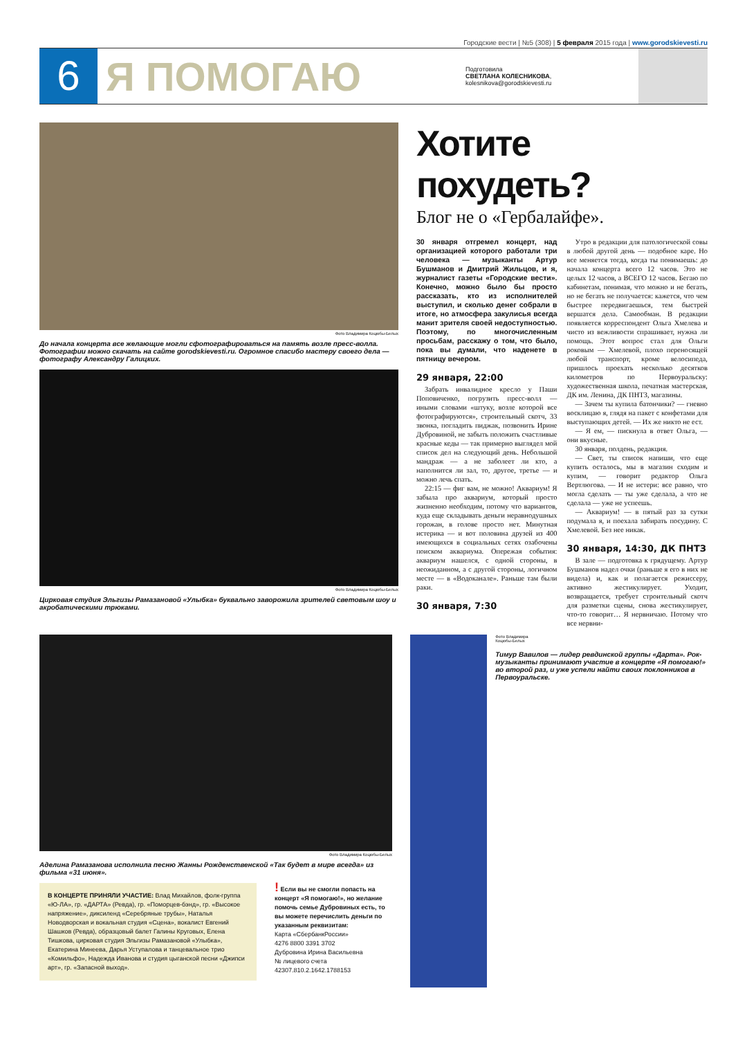Городские вести | №5 (308) | 5 февраля 2015 года | www.gorodskievesti.ru
6
Я ПОМОГАЮ
Подготовила
СВЕТЛАНА КОЛЕСНИКОВА,
kolesnikova@gorodskievesti.ru
Фото Владимира Коцюбы-Белых
До начала концерта все желающие могли сфотографироваться на память возле пресс-волла. Фотографии можно скачать на сайте gorodskievesti.ru. Огромное спасибо мастеру своего дела — фотографу Александру Галицких.
Фото Владимира Коцюбы-Белых
Цирковая студия Эльгизы Рамазановой «Улыбка» буквально заворожила зрителей световым шоу и акробатическими трюками.
Хотите похудеть?
Блог не о «Гербалайфе».
30 января отгремел концерт, над организацией которого работали три человека — музыканты Артур Бушманов и Дмитрий Жильцов, и я, журналист газеты «Городские вести». Конечно, можно было бы просто рассказать, кто из исполнителей выступил, и сколько денег собрали в итоге, но атмосфера закулисья всегда манит зрителя своей недоступностью. Поэтому, по многочисленным просьбам, расскажу о том, что было, пока вы думали, что наденете в пятницу вечером.
29 января, 22:00
Забрать инвалидное кресло у Паши Поповиченко, погрузить пресс-волл — иными словами «штуку, возле которой все фотографируются», строительный скотч, 33 звонка, погладить пиджак, позвонить Ирине Дубровиной, не забыть положить счастливые красные кеды — так примерно выглядел мой список дел на следующий день. Небольшой мандраж — а не заболеет ли кто, а наполнится ли зал, то, другое, третье — и можно лечь спать.
22:15 — фиг вам, не можно! Аквариум! Я забыла про аквариум, который просто жизненно необходим, потому что вариантов, куда еще складывать деньги неравнодушных горожан, в голове просто нет. Минутная истерика — и вот половина друзей из 400 имеющихся в социальных сетях озабочены поиском аквариума. Опережая события: аквариум нашелся, с одной стороны, в неожиданном, а с другой стороны, логичном месте — в «Водоканале». Раньше там были раки.
30 января, 7:30
Утро в редакции для патологической совы в любой другой день — подобное каре. Но все меняется тогда, когда ты понимаешь: до начала концерта всего 12 часов. Это не целых 12 часов, а ВСЕГО 12 часов. Бегаю по кабинетам, понимая, что можно и не бегать, но не бегать не получается: кажется, что чем быстрее передвигаешься, тем быстрей вершатся дела. Самообман. В редакции появляется корреспондент Ольга Хмелева и чисто из вежливости спрашивает, нужна ли помощь. Этот вопрос стал для Ольги роковым — Хмелевой, плохо переносящей любой транспорт, кроме велосипеда, пришлось проехать несколько десятков километров по Первоуральску: художественная школа, печатная мастерская, ДК им. Ленина, ДК ПНТЗ, магазины.
— Зачем ты купила батончики? — гневно восклицаю я, глядя на пакет с конфетами для выступающих детей. — Их же никто не ест.
— Я ем, — пискнула в ответ Ольга, — они вкусные.
30 января, полдень, редакция.
— Свет, ты список напиши, что еще купить осталось, мы в магазин сходим и купим, — говорит редактор Ольга Вертлюгова. — И не истери: все равно, что могла сделать — ты уже сделала, а что не сделала — уже не успеешь.
— Аквариум! — в пятый раз за сутки подумала я, и поехала забирать посудину. С Хмелевой. Без нее никак.
30 января, 14:30, ДК ПНТЗ
В зале — подготовка к грядущему. Артур Бушманов надел очки (раньше я его в них не видела) и, как и полагается режиссеру, активно жестикулирует. Уходит, возвращается, требует строительный скотч для разметки сцены, снова жестикулирует, что-то говорит… Я нервничаю. Потому что все нервни-
Фото Владимира Коцюбы-Белых
Аделина Рамазанова исполнила песню Жанны Рожденственской «Так будет в мире всегда» из фильма «31 июня».
В КОНЦЕРТЕ ПРИНЯЛИ УЧАСТИЕ: Влад Михайлов, фолк-группа «Ю-ЛА», гр. «ДАРТА» (Ревда), гр. «Поморцев-бэнд», гр. «Высокое напряжение», диксиленд «Серебряные трубы», Наталья Новодворская и вокальная студия «Сцена», вокалист Евгений Шашков (Ревда), образцовый балет Галины Круговых, Елена Тишкова, цирковая студия Эльгизы Рамазановой «Улыбка», Екатерина Минеева, Дарья Уступалова и танцевальное трио «Комильфо», Надежда Иванова и студия цыганской песни «Джипси арт», гр. «Запасной выход».
! Если вы не смогли попасть на концерт «Я помогаю!», но желание помочь семье Дубровиных есть, то вы можете перечислить деньги по указанным реквизитам:
Карта «СбербанкРоссии»
4276 8800 3391 3702
Дубровина Ирина Васильевна
№ лицевого счета
42307.810.2.1642.1788153
Фото Владимира
Коцюбы-Белых
Тимур Вавилов — лидер ревдинской группы «Дарта». Рок-музыканты принимают участие в концерте «Я помогаю!» во второй раз, и уже успели найти своих поклонников в Первоуральске.